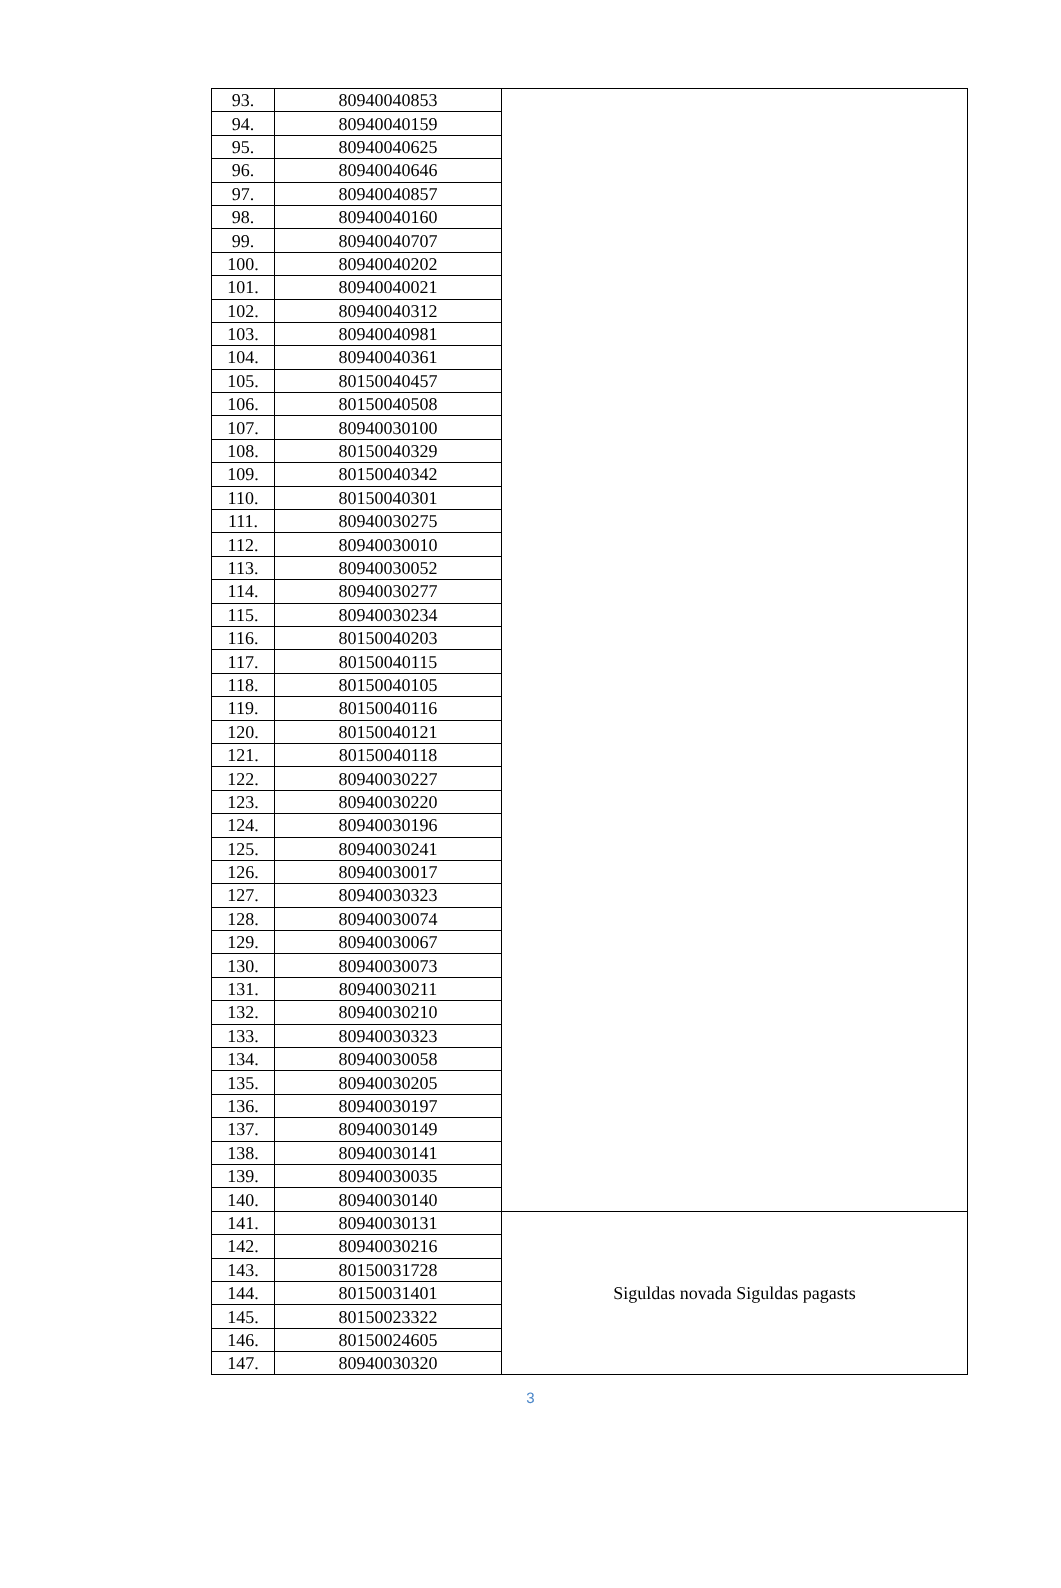| 93. | 80940040853 | |
| 94. | 80940040159 | |
| 95. | 80940040625 | |
| 96. | 80940040646 | |
| 97. | 80940040857 | |
| 98. | 80940040160 | |
| 99. | 80940040707 | |
| 100. | 80940040202 | |
| 101. | 80940040021 | |
| 102. | 80940040312 | |
| 103. | 80940040981 | |
| 104. | 80940040361 | |
| 105. | 80150040457 | |
| 106. | 80150040508 | |
| 107. | 80940030100 | |
| 108. | 80150040329 | |
| 109. | 80150040342 | |
| 110. | 80150040301 | |
| 111. | 80940030275 | |
| 112. | 80940030010 | |
| 113. | 80940030052 | |
| 114. | 80940030277 | |
| 115. | 80940030234 | |
| 116. | 80150040203 | |
| 117. | 80150040115 | |
| 118. | 80150040105 | |
| 119. | 80150040116 | |
| 120. | 80150040121 | |
| 121. | 80150040118 | |
| 122. | 80940030227 | |
| 123. | 80940030220 | |
| 124. | 80940030196 | |
| 125. | 80940030241 | |
| 126. | 80940030017 | |
| 127. | 80940030323 | |
| 128. | 80940030074 | |
| 129. | 80940030067 | |
| 130. | 80940030073 | |
| 131. | 80940030211 | |
| 132. | 80940030210 | |
| 133. | 80940030323 | |
| 134. | 80940030058 | |
| 135. | 80940030205 | |
| 136. | 80940030197 | |
| 137. | 80940030149 | |
| 138. | 80940030141 | |
| 139. | 80940030035 | |
| 140. | 80940030140 | |
| 141. | 80940030131 | Siguldas novada Siguldas pagasts |
| 142. | 80940030216 | |
| 143. | 80150031728 | |
| 144. | 80150031401 | |
| 145. | 80150023322 | |
| 146. | 80150024605 | |
| 147. | 80940030320 | |
3